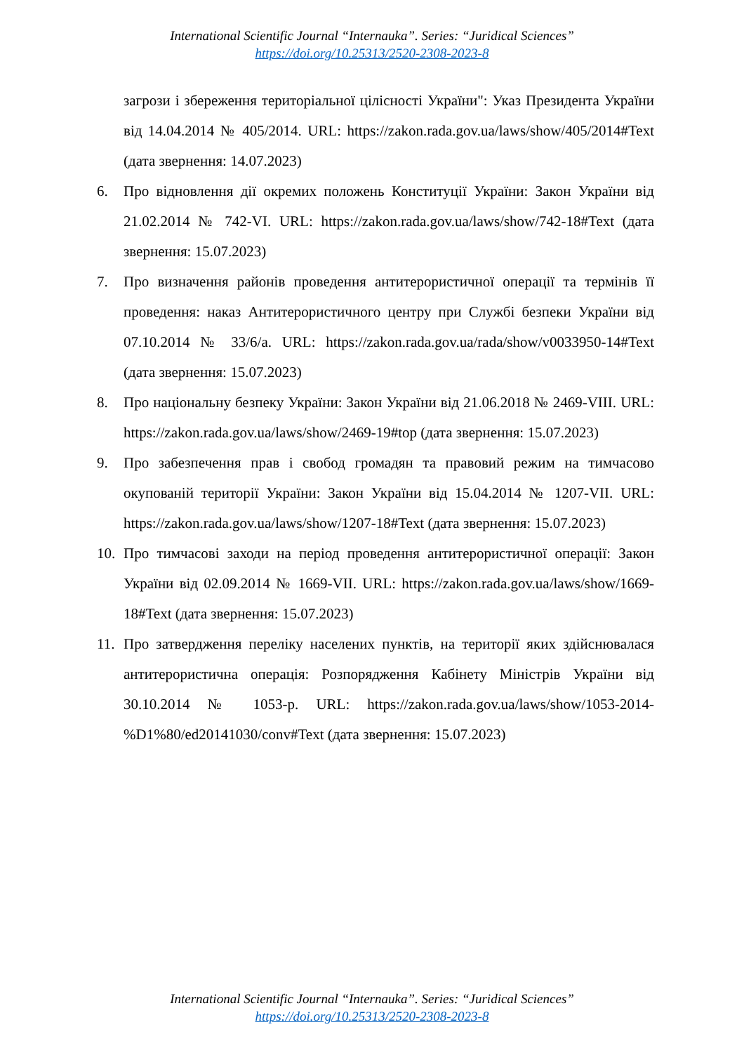International Scientific Journal “Internauka”. Series: “Juridical Sciences”
https://doi.org/10.25313/2520-2308-2023-8
загрози і збереження територіальної цілісності України": Указ Президента України від 14.04.2014 № 405/2014. URL: https://zakon.rada.gov.ua/laws/show/405/2014#Text (дата звернення: 14.07.2023)
6. Про відновлення дії окремих положень Конституції України: Закон України від 21.02.2014 № 742-VI. URL: https://zakon.rada.gov.ua/laws/show/742-18#Text (дата звернення: 15.07.2023)
7. Про визначення районів проведення антитерористичної операції та термінів її проведення: наказ Антитерористичного центру при Службі безпеки України від 07.10.2014 № 33/6/а. URL: https://zakon.rada.gov.ua/rada/show/v0033950-14#Text (дата звернення: 15.07.2023)
8. Про національну безпеку України: Закон України від 21.06.2018 № 2469-VIII. URL: https://zakon.rada.gov.ua/laws/show/2469-19#top (дата звернення: 15.07.2023)
9. Про забезпечення прав і свобод громадян та правовий режим на тимчасово окупованій території України: Закон України від 15.04.2014 № 1207-VII. URL: https://zakon.rada.gov.ua/laws/show/1207-18#Text (дата звернення: 15.07.2023)
10. Про тимчасові заходи на період проведення антитерористичної операції: Закон України від 02.09.2014 № 1669-VII. URL: https://zakon.rada.gov.ua/laws/show/1669-18#Text (дата звернення: 15.07.2023)
11. Про затвердження переліку населених пунктів, на території яких здійснювалася антитерористична операція: Розпорядження Кабінету Міністрів України від 30.10.2014 № 1053-р. URL: https://zakon.rada.gov.ua/laws/show/1053-2014-%D1%80/ed20141030/conv#Text (дата звернення: 15.07.2023)
International Scientific Journal “Internauka”. Series: “Juridical Sciences”
https://doi.org/10.25313/2520-2308-2023-8